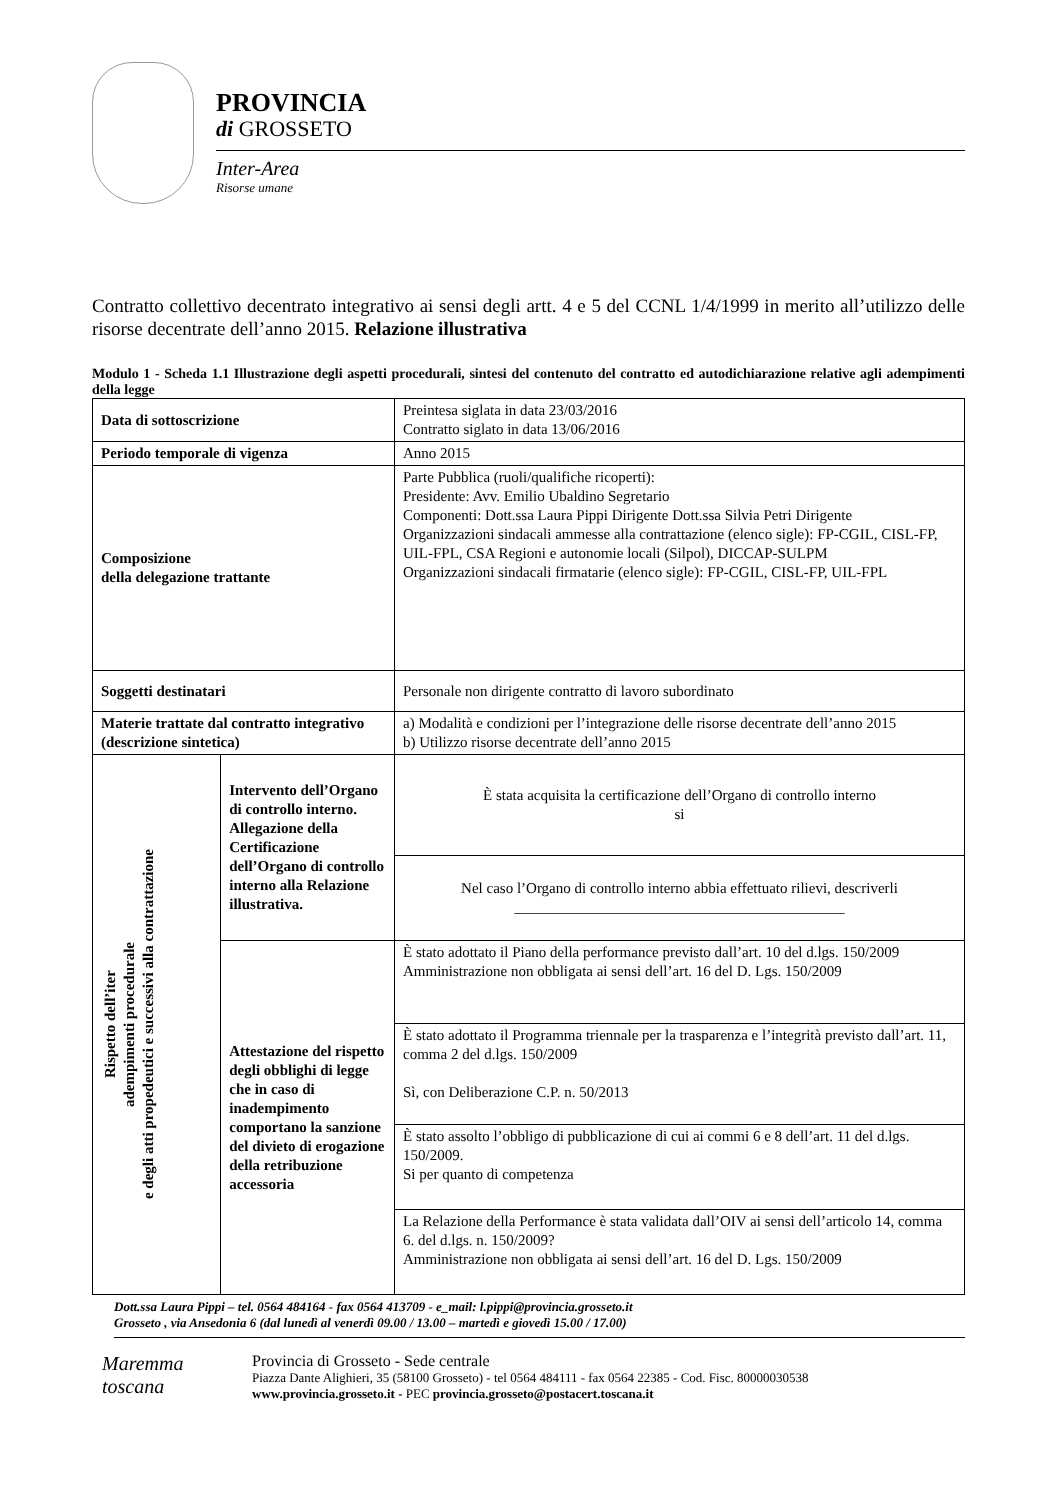PROVINCIA
di GROSSETO
Inter-Area
Risorse umane
Contratto collettivo decentrato integrativo ai sensi degli artt. 4 e 5 del CCNL 1/4/1999 in merito all’utilizzo delle risorse decentrate dell’anno 2015. Relazione illustrativa
Modulo 1 - Scheda 1.1 Illustrazione degli aspetti procedurali, sintesi del contenuto del contratto ed autodichiarazione relative agli adempimenti della legge
| Data di sottoscrizione | | Preintesa siglata in data 23/03/2016 Contratto siglato in data 13/06/2016 |
| Periodo temporale di vigenza | | Anno 2015 |
| Composizione della delegazione trattante | | Parte Pubblica (ruoli/qualifiche ricoperti): Presidente: Avv. Emilio Ubaldino Segretario Componenti: Dott.ssa Laura Pippi Dirigente Dott.ssa Silvia Petri Dirigente Organizzazioni sindacali ammesse alla contrattazione (elenco sigle): FP-CGIL, CISL-FP, UIL-FPL, CSA Regioni e autonomie locali (Silpol), DICCAP-SULPM Organizzazioni sindacali firmatarie (elenco sigle): FP-CGIL, CISL-FP, UIL-FPL |
| Soggetti destinatari | | Personale non dirigente contratto di lavoro subordinato |
| Materie trattate dal contratto integrativo (descrizione sintetica) | | a) Modalità e condizioni per l’integrazione delle risorse decentrate dell’anno 2015 b) Utilizzo risorse decentrate dell’anno 2015 |
| Rispetto dell’iter adempimenti procedurale e degli atti propedeutici e successivi alla contrattazione | Intervento dell’Organo di controllo interno. Allegazione della Certificazione dell’Organo di controllo interno alla Relazione illustrativa. | È stata acquisita la certificazione dell’Organo di controllo interno si |
| | | Nel caso l’Organo di controllo interno abbia effettuato rilievi, descriverli ____________________________________________ |
| | Attestazione del rispetto degli obblighi di legge che in caso di inadempimento comportano la sanzione del divieto di erogazione della retribuzione accessoria | È stato adottato il Piano della performance previsto dall’art. 10 del d.lgs. 150/2009 Amministrazione non obbligata ai sensi dell’art. 16 del D. Lgs. 150/2009 |
| | | È stato adottato il Programma triennale per la trasparenza e l’integrità previsto dall’art. 11, comma 2 del d.lgs. 150/2009 Sì, con Deliberazione C.P. n. 50/2013 |
| | | È stato assolto l’obbligo di pubblicazione di cui ai commi 6 e 8 dell’art. 11 del d.lgs. 150/2009. Si per quanto di competenza |
| | | La Relazione della Performance è stata validata dall’OIV ai sensi dell’articolo 14, comma 6. del d.lgs. n. 150/2009? Amministrazione non obbligata ai sensi dell’art. 16 del D. Lgs. 150/2009 |
Dott.ssa Laura Pippi – tel. 0564 484164 - fax 0564 413709 - e_mail: l.pippi@provincia.grosseto.it
Grosseto , via Ansedonia 6 (dal lunedì al venerdì 09.00 / 13.00 – martedì e giovedì 15.00 / 17.00)
Maremma
toscana
Provincia di Grosseto - Sede centrale
Piazza Dante Alighieri, 35 (58100 Grosseto) - tel 0564 484111 - fax 0564 22385 - Cod. Fisc. 80000030538
www.provincia.grosseto.it - PEC provincia.grosseto@postacert.toscana.it